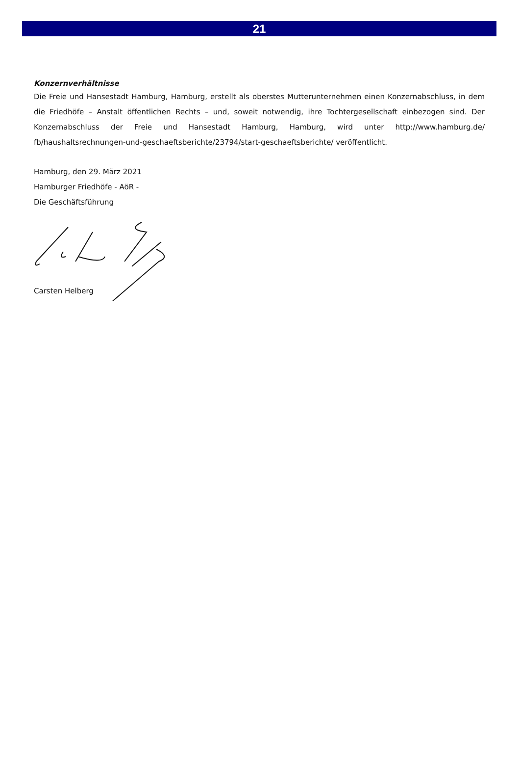21
Konzernverhältnisse
Die Freie und Hansestadt Hamburg, Hamburg, erstellt als oberstes Mutterunternehmen einen Konzernabschluss, in dem die Friedhöfe – Anstalt öffentlichen Rechts – und, soweit notwendig, ihre Tochtergesellschaft einbezogen sind. Der Konzernabschluss der Freie und Hansestadt Hamburg, Hamburg, wird unter http://www.hamburg.de/ fb/haushaltsrechnungen-und-geschaeftsberichte/23794/start-geschaeftsberichte/ veröffentlicht.
Hamburg, den 29. März 2021
Hamburger Friedhöfe - AöR -
Die Geschäftsführung
Carsten Helberg